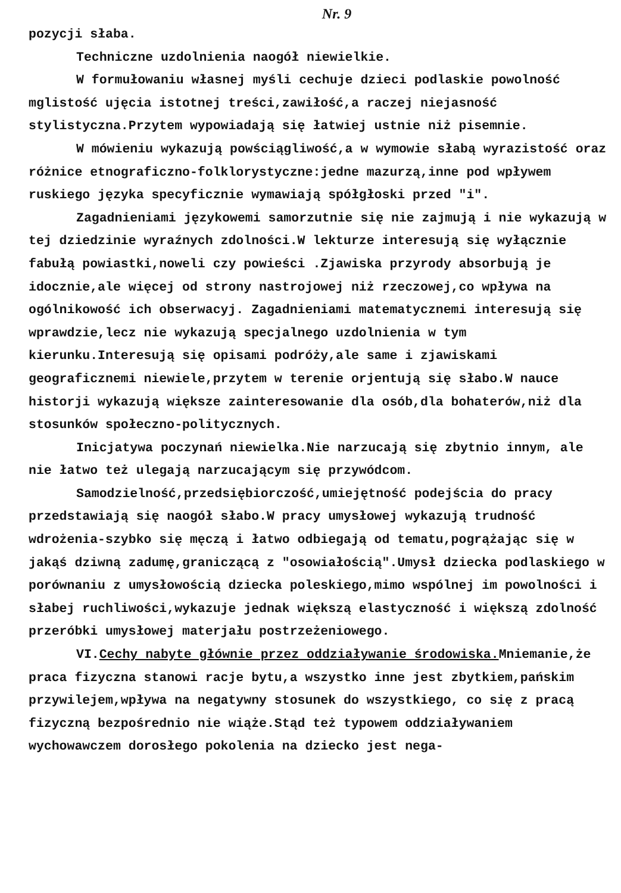Nr. 9
pozycji słaba.
Techniczne uzdolnienia naogół niewielkie.
W formułowaniu własnej myśli cechuje dzieci podlaskie powolność mglistość ujęcia istotnej treści,zawiłość,a raczej niejasność stylistyczna.Przytem wypowiadają się łatwiej ustnie niż pisemnie.
W mówieniu wykazują powściągliwość,a w wymowie słabą wyrazistość oraz różnice etnograficzno-folklorystyczne:jedne mazurzą,inne pod wpływem ruskiego języka specyficznie wymawiają spółgłoski przed "i".
Zagadnieniami językowemi samorzutnie się nie zajmują i nie wykazują w tej dziedzinie wyraźnych zdolności.W lekturze interesują się wyłącznie fabułą powiastki,noweli czy powieści .Zjawiska przyrody absorbują je idocznie,ale więcej od strony nastrojowej niż rzeczowej,co wpływa na ogólnikowość ich obserwacyj. Zagadnieniami matematycznemi interesują się wprawdzie,lecz nie wykazują specjalnego uzdolnienia w tym kierunku.Interesują się opisami podróży,ale same i zjawiskami geograficznemi niewiele,przytem w terenie orjentują się słabo.W nauce historji wykazują większe zainteresowanie dla osób,dla bohaterów,niż dla stosunków społeczno-politycznych.
Inicjatywa poczynań niewielka.Nie narzucają się zbytnio innym, ale nie łatwo też ulegają narzucającym się przywódcom.
Samodzielność,przedsiębiorczość,umiejętność podejścia do pracy przedstawiają się naogół słabo.W pracy umysłowej wykazują trudność wdrożenia-szybko się męczą i łatwo odbiegają od tematu,pogrążając się w jakąś dziwną zadumę,graniczącą z "osowiałością".Umysł dziecka podlaskiego w porównaniu z umysłowością dziecka poleskiego,mimo wspólnej im powolności i słabej ruchliwości,wykazuje jednak większą elastyczność i większą zdolność przeróbki umysłowej materjału postrzeżeniowego.
VI.Cechy nabyte głównie przez oddziaływanie środowiska. Mniemanie,że praca fizyczna stanowi racje bytu,a wszystko inne jest zbytkiem,pańskim przywilejem,wpływa na negatywny stosunek do wszystkiego, co się z pracą fizyczną bezpośrednio nie wiąże.Stąd też typowem oddziaływaniem wychowawczem dorosłego pokolenia na dziecko jest nega-